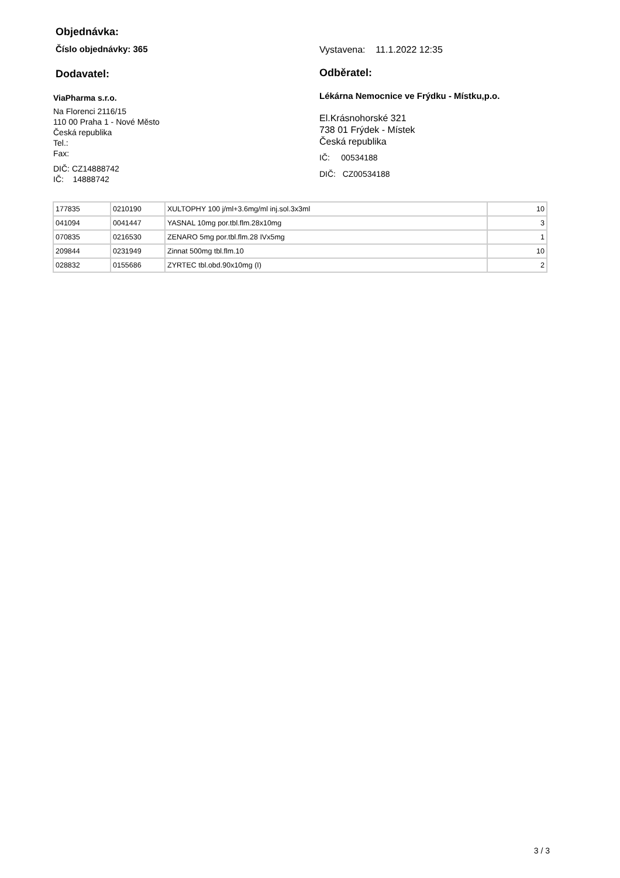Objednávka:
Číslo objednávky: 365
Dodavatel:
ViaPharma s.r.o.
Na Florenci 2116/15
110 00 Praha 1 - Nové Město
Česká republika
Tel.:
Fax:
DIČ: CZ14888742
IČ: 14888742
Vystavena: 11.1.2022 12:35
Odběratel:
Lékárna Nemocnice ve Frýdku - Místku,p.o.
El.Krásnohorské 321
738 01 Frýdek - Místek
Česká republika
IČ: 00534188
DIČ: CZ00534188
| 177835 | 0210190 | XULTOPHY 100 j/ml+3.6mg/ml inj.sol.3x3ml | 10 |
| 041094 | 0041447 | YASNAL 10mg por.tbl.flm.28x10mg | 3 |
| 070835 | 0216530 | ZENARO 5mg por.tbl.flm.28 IVx5mg | 1 |
| 209844 | 0231949 | Zinnat 500mg tbl.flm.10 | 10 |
| 028832 | 0155686 | ZYRTEC tbl.obd.90x10mg (I) | 2 |
3 / 3